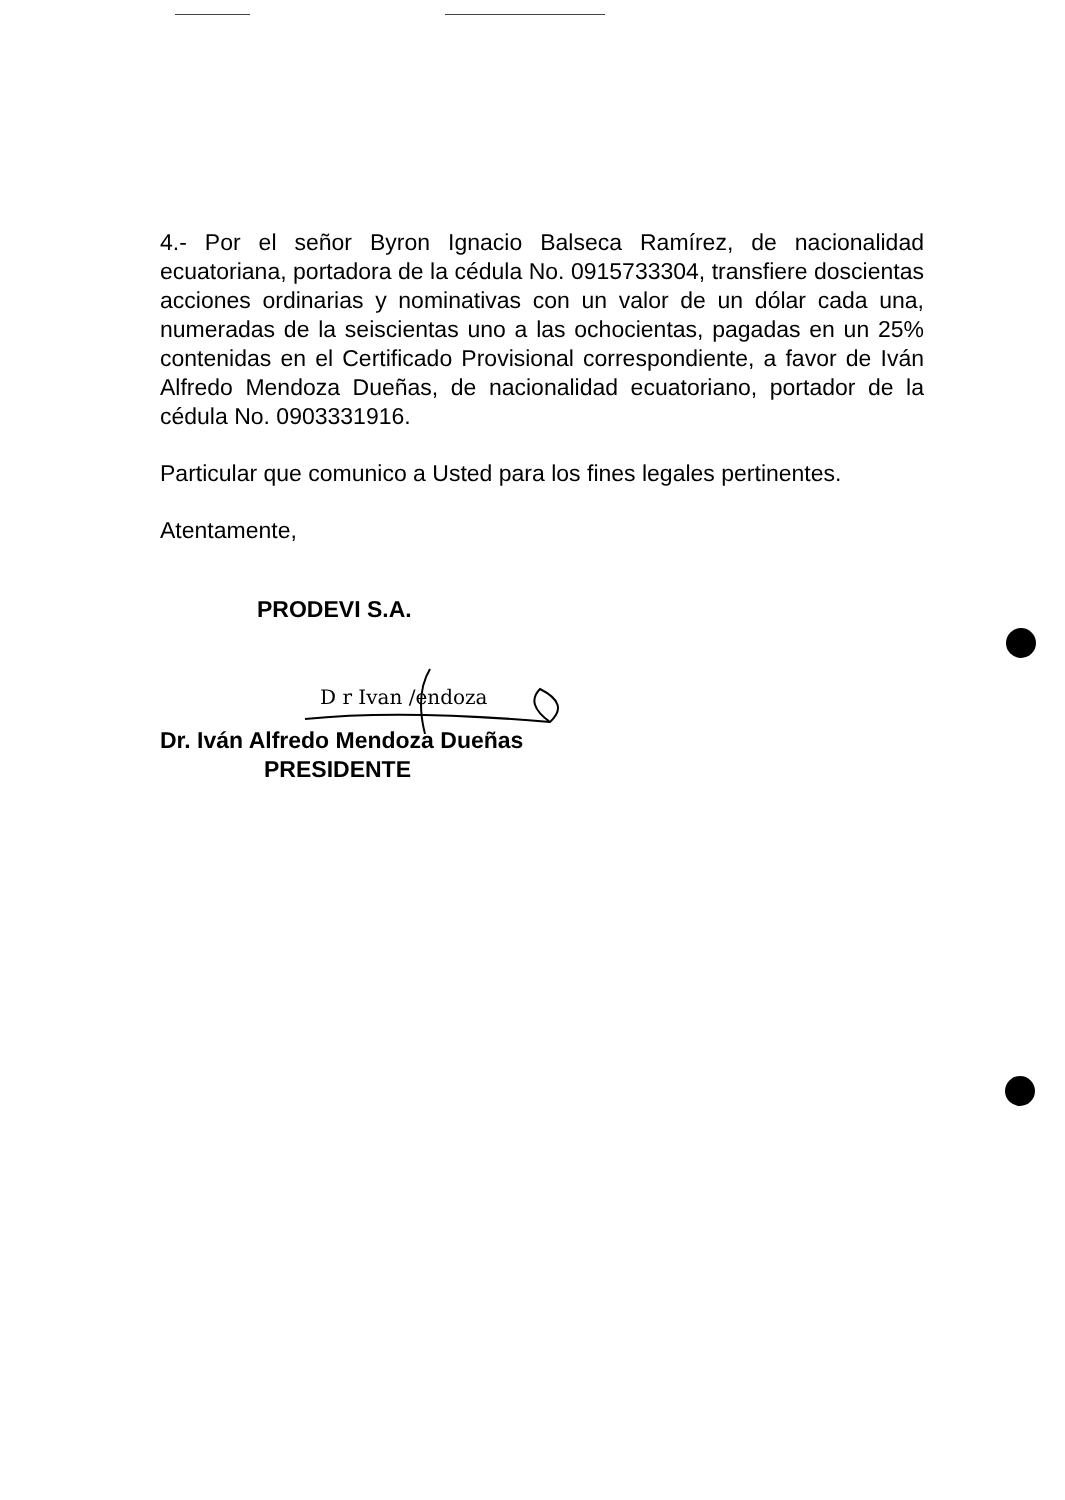4.- Por el señor Byron Ignacio Balseca Ramírez, de nacionalidad ecuatoriana, portadora de la cédula No. 0915733304, transfiere doscientas acciones ordinarias y nominativas con un valor de un dólar cada una, numeradas de la seiscientas uno a las ochocientas, pagadas en un 25% contenidas en el Certificado Provisional correspondiente, a favor de Iván Alfredo Mendoza Dueñas, de nacionalidad ecuatoriano, portador de la cédula No. 0903331916.
Particular que comunico a Usted para los fines legales pertinentes.
Atentamente,
PRODEVI S.A.
D r Ivan /endoza
Dr. Iván Alfredo Mendoza Dueñas
PRESIDENTE